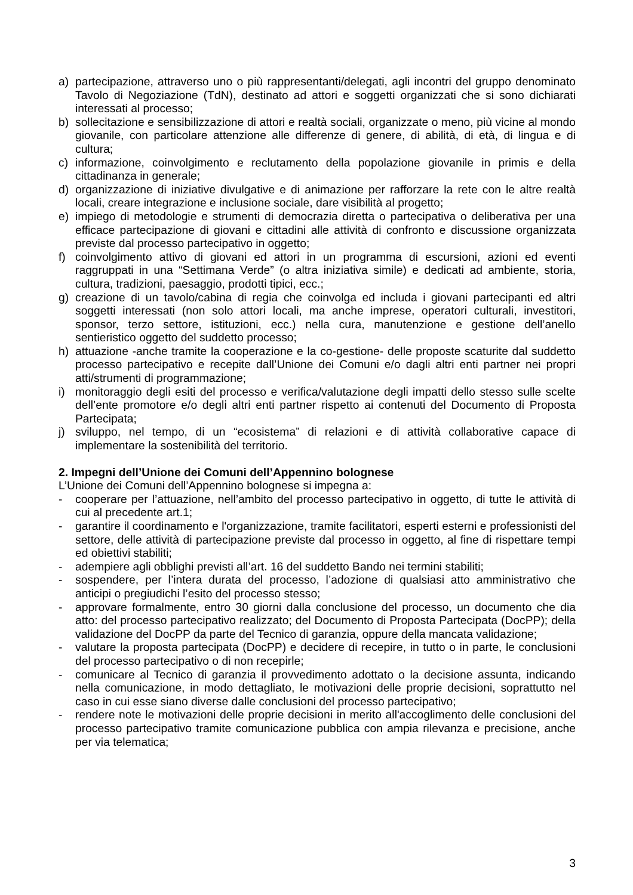a) partecipazione, attraverso uno o più rappresentanti/delegati, agli incontri del gruppo denominato Tavolo di Negoziazione (TdN), destinato ad attori e soggetti organizzati che si sono dichiarati interessati al processo;
b) sollecitazione e sensibilizzazione di attori e realtà sociali, organizzate o meno, più vicine al mondo giovanile, con particolare attenzione alle differenze di genere, di abilità, di età, di lingua e di cultura;
c) informazione, coinvolgimento e reclutamento della popolazione giovanile in primis e della cittadinanza in generale;
d) organizzazione di iniziative divulgative e di animazione per rafforzare la rete con le altre realtà locali, creare integrazione e inclusione sociale, dare visibilità al progetto;
e) impiego di metodologie e strumenti di democrazia diretta o partecipativa o deliberativa per una efficace partecipazione di giovani e cittadini alle attività di confronto e discussione organizzata previste dal processo partecipativo in oggetto;
f) coinvolgimento attivo di giovani ed attori in un programma di escursioni, azioni ed eventi raggruppati in una “Settimana Verde” (o altra iniziativa simile) e dedicati ad ambiente, storia, cultura, tradizioni, paesaggio, prodotti tipici, ecc.;
g) creazione di un tavolo/cabina di regia che coinvolga ed includa i giovani partecipanti ed altri soggetti interessati (non solo attori locali, ma anche imprese, operatori culturali, investitori, sponsor, terzo settore, istituzioni, ecc.) nella cura, manutenzione e gestione dell’anello sentieristico oggetto del suddetto processo;
h) attuazione -anche tramite la cooperazione e la co-gestione- delle proposte scaturite dal suddetto processo partecipativo e recepite dall’Unione dei Comuni e/o dagli altri enti partner nei propri atti/strumenti di programmazione;
i) monitoraggio degli esiti del processo e verifica/valutazione degli impatti dello stesso sulle scelte dell’ente promotore e/o degli altri enti partner rispetto ai contenuti del Documento di Proposta Partecipata;
j) sviluppo, nel tempo, di un “ecosistema” di relazioni e di attività collaborative capace di implementare la sostenibilità del territorio.
2. Impegni dell’Unione dei Comuni dell’Appennino bolognese
L’Unione dei Comuni dell’Appennino bolognese si impegna a:
- cooperare per l’attuazione, nell’ambito del processo partecipativo in oggetto, di tutte le attività di cui al precedente art.1;
- garantire il coordinamento e l'organizzazione, tramite facilitatori, esperti esterni e professionisti del settore, delle attività di partecipazione previste dal processo in oggetto, al fine di rispettare tempi ed obiettivi stabiliti;
- adempiere agli obblighi previsti all’art. 16 del suddetto Bando nei termini stabiliti;
- sospendere, per l’intera durata del processo, l’adozione di qualsiasi atto amministrativo che anticipi o pregiudichi l’esito del processo stesso;
- approvare formalmente, entro 30 giorni dalla conclusione del processo, un documento che dia atto: del processo partecipativo realizzato; del Documento di Proposta Partecipata (DocPP); della validazione del DocPP da parte del Tecnico di garanzia, oppure della mancata validazione;
- valutare la proposta partecipata (DocPP) e decidere di recepire, in tutto o in parte, le conclusioni del processo partecipativo o di non recepirle;
- comunicare al Tecnico di garanzia il provvedimento adottato o la decisione assunta, indicando nella comunicazione, in modo dettagliato, le motivazioni delle proprie decisioni, soprattutto nel caso in cui esse siano diverse dalle conclusioni del processo partecipativo;
- rendere note le motivazioni delle proprie decisioni in merito all'accoglimento delle conclusioni del processo partecipativo tramite comunicazione pubblica con ampia rilevanza e precisione, anche per via telematica;
3